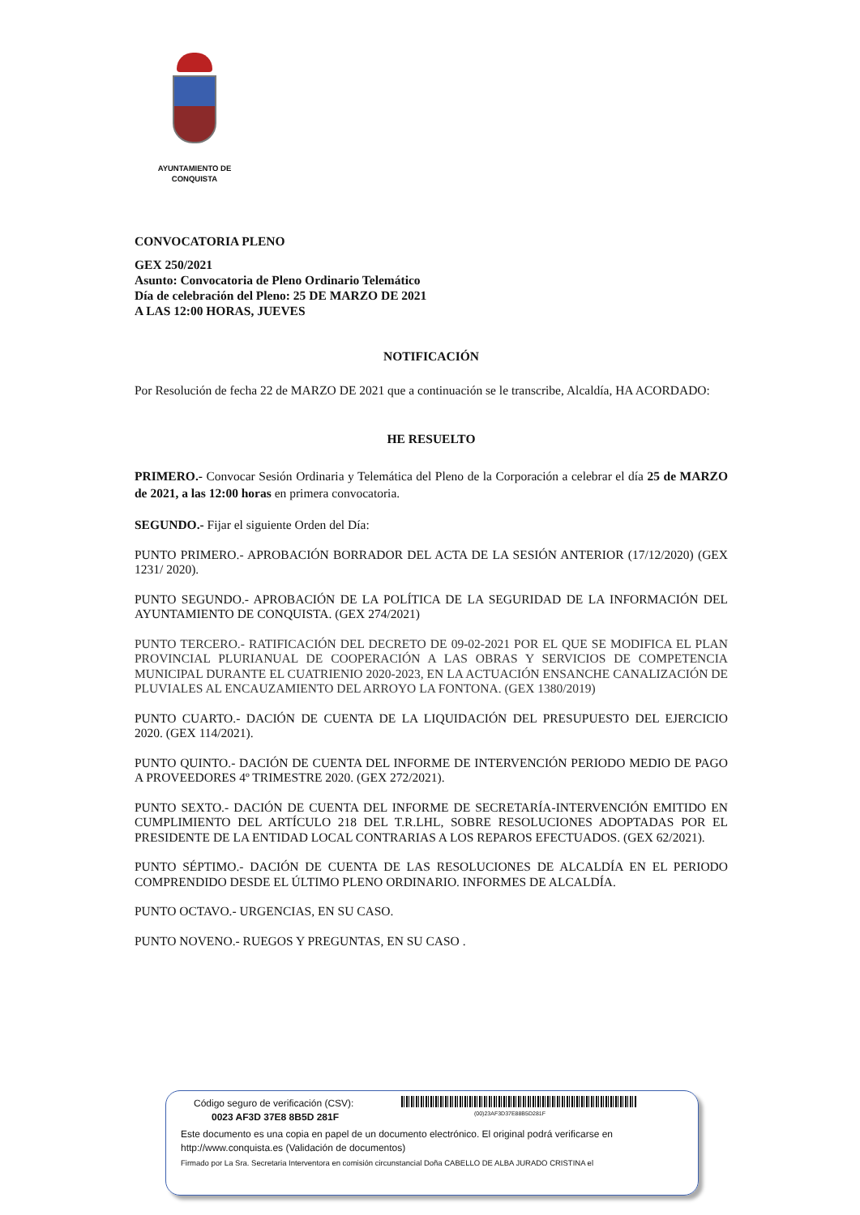AYUNTAMIENTO DE
CONQUISTA
CONVOCATORIA PLENO
GEX 250/2021
Asunto: Convocatoria de Pleno Ordinario Telemático
Día de celebración del Pleno: 25 DE MARZO DE 2021
A LAS 12:00 HORAS, JUEVES
NOTIFICACIÓN
Por Resolución de fecha 22 de MARZO DE 2021 que a continuación se le transcribe, Alcaldía, HA ACORDADO:
HE RESUELTO
PRIMERO.- Convocar Sesión Ordinaria y Telemática del Pleno de la Corporación a celebrar el día 25 de MARZO de 2021, a las 12:00 horas en primera convocatoria.
SEGUNDO.- Fijar el siguiente Orden del Día:
PUNTO PRIMERO.- APROBACIÓN BORRADOR DEL ACTA DE LA SESIÓN ANTERIOR (17/12/2020) (GEX 1231/ 2020).
PUNTO SEGUNDO.- APROBACIÓN DE LA POLÍTICA DE LA SEGURIDAD DE LA INFORMACIÓN DEL AYUNTAMIENTO DE CONQUISTA. (GEX 274/2021)
PUNTO TERCERO.- RATIFICACIÓN DEL DECRETO DE 09-02-2021 POR EL QUE SE MODIFICA EL PLAN PROVINCIAL PLURIANUAL DE COOPERACIÓN A LAS OBRAS Y SERVICIOS DE COMPETENCIA MUNICIPAL DURANTE EL CUATRIENIO 2020-2023, EN LA ACTUACIÓN ENSANCHE CANALIZACIÓN DE PLUVIALES AL ENCAUZAMIENTO DEL ARROYO LA FONTONA. (GEX 1380/2019)
PUNTO CUARTO.- DACIÓN DE CUENTA DE LA LIQUIDACIÓN DEL PRESUPUESTO DEL EJERCICIO 2020. (GEX 114/2021).
PUNTO QUINTO.- DACIÓN DE CUENTA DEL INFORME DE INTERVENCIÓN PERIODO MEDIO DE PAGO A PROVEEDORES 4º TRIMESTRE 2020. (GEX 272/2021).
PUNTO SEXTO.- DACIÓN DE CUENTA DEL INFORME DE SECRETARÍA-INTERVENCIÓN EMITIDO EN CUMPLIMIENTO DEL ARTÍCULO 218 DEL T.R.LHL, SOBRE RESOLUCIONES ADOPTADAS POR EL PRESIDENTE DE LA ENTIDAD LOCAL CONTRARIAS A LOS REPAROS EFECTUADOS. (GEX 62/2021).
PUNTO SÉPTIMO.- DACIÓN DE CUENTA DE LAS RESOLUCIONES DE ALCALDÍA EN EL PERIODO COMPRENDIDO DESDE EL ÚLTIMO PLENO ORDINARIO. INFORMES DE ALCALDÍA.
PUNTO OCTAVO.- URGENCIAS, EN SU CASO.
PUNTO NOVENO.- RUEGOS Y PREGUNTAS, EN SU CASO .
(00)23AF3D37E88B5D281F
Código seguro de verificación (CSV):
0023 AF3D 37E8 8B5D 281F
Este documento es una copia en papel de un documento electrónico. El original podrá verificarse en
http://www.conquista.es (Validación de documentos)
Firmado por La Sra. Secretaria Interventora en comisión circunstancial Doña CABELLO DE ALBA JURADO CRISTINA el